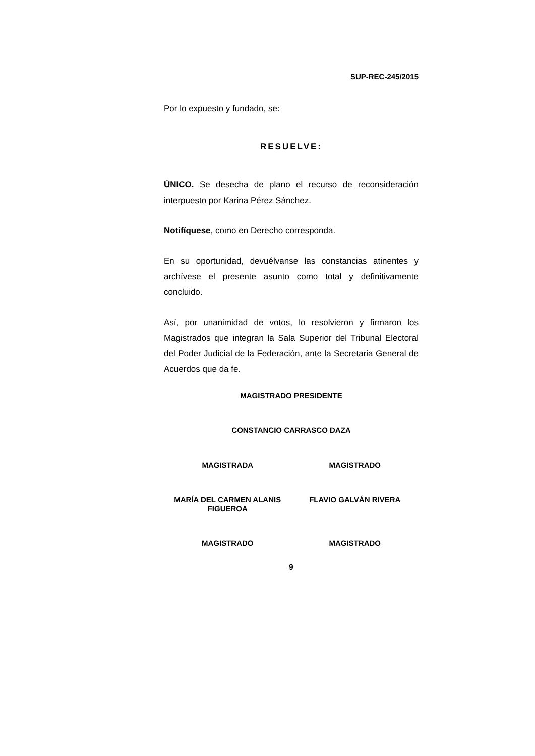SUP-REC-245/2015
Por lo expuesto y fundado, se:
RESUELVE:
ÚNICO. Se desecha de plano el recurso de reconsideración interpuesto por Karina Pérez Sánchez.
Notifíquese, como en Derecho corresponda.
En su oportunidad, devuélvanse las constancias atinentes y archívese el presente asunto como total y definitivamente concluido.
Así, por unanimidad de votos, lo resolvieron y firmaron los Magistrados que integran la Sala Superior del Tribunal Electoral del Poder Judicial de la Federación, ante la Secretaria General de Acuerdos que da fe.
MAGISTRADO PRESIDENTE
CONSTANCIO CARRASCO DAZA
MAGISTRADA MAGISTRADO
MARÍA DEL CARMEN ALANIS FIGUEROA
FLAVIO GALVÁN RIVERA
MAGISTRADO MAGISTRADO
9